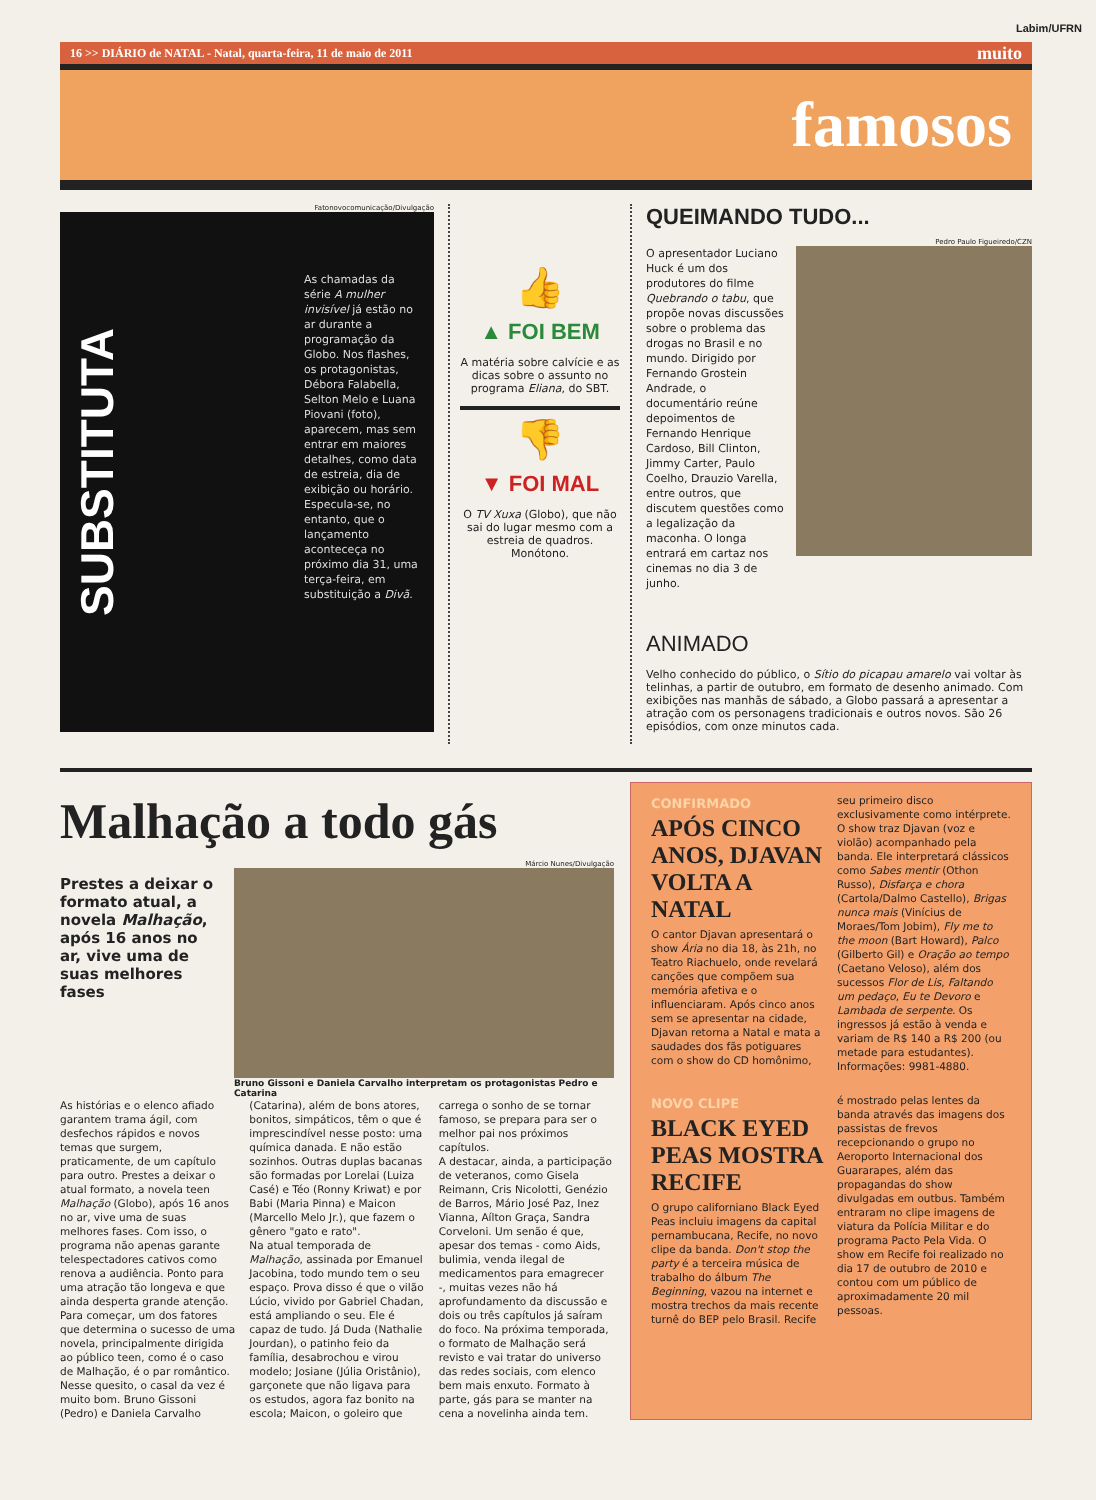Labim/UFRN
16 >> DIÁRIO de NATAL - Natal, quarta-feira, 11 de maio de 2011 muito
famosos
Fatonovocomunicação/Divulgação
SUBSTITUTA
As chamadas da série A mulher invisível já estão no ar durante a programação da Globo. Nos flashes, os protagonistas, Débora Falabella, Selton Melo e Luana Piovani (foto), aparecem, mas sem entrar em maiores detalhes, como data de estreia, dia de exibição ou horário. Especula-se, no entanto, que o lançamento aconteceça no próximo dia 31, uma terça-feira, em substituição a Divã.
👍
▲ FOI BEM
A matéria sobre calvície e as dicas sobre o assunto no programa Eliana, do SBT.
👎
▼ FOI MAL
O TV Xuxa (Globo), que não sai do lugar mesmo com a estreia de quadros. Monótono.
QUEIMANDO TUDO...
Pedro Paulo Figueiredo/CZN
O apresentador Luciano Huck é um dos produtores do filme Quebrando o tabu, que propõe novas discussões sobre o problema das drogas no Brasil e no mundo. Dirigido por Fernando Grostein Andrade, o documentário reúne depoimentos de Fernando Henrique Cardoso, Bill Clinton, Jimmy Carter, Paulo Coelho, Drauzio Varella, entre outros, que discutem questões como a legalização da maconha. O longa entrará em cartaz nos cinemas no dia 3 de junho.
ANIMADO
Velho conhecido do público, o Sítio do picapau amarelo vai voltar às telinhas, a partir de outubro, em formato de desenho animado. Com exibições nas manhãs de sábado, a Globo passará a apresentar a atração com os personagens tradicionais e outros novos. São 26 episódios, com onze minutos cada.
Malhação a todo gás
Prestes a deixar o formato atual, a novela Malhação, após 16 anos no ar, vive uma de suas melhores fases
Márcio Nunes/Divulgação
Bruno Gissoni e Daniela Carvalho interpretam os protagonistas Pedro e Catarina
As histórias e o elenco afiado garantem trama ágil, com desfechos rápidos e novos temas que surgem, praticamente, de um capítulo para outro. Prestes a deixar o atual formato, a novela teen Malhação (Globo), após 16 anos no ar, vive uma de suas melhores fases. Com isso, o programa não apenas garante telespectadores cativos como renova a audiência. Ponto para uma atração tão longeva e que ainda desperta grande atenção.
Para começar, um dos fatores que determina o sucesso de uma novela, principalmente dirigida ao público teen, como é o caso de Malhação, é o par romântico. Nesse quesito, o casal da vez é muito bom. Bruno Gissoni (Pedro) e Daniela Carvalho (Catarina), além de bons atores, bonitos, simpáticos, têm o que é imprescindível nesse posto: uma química danada. E não estão sozinhos. Outras duplas bacanas são formadas por Lorelai (Luiza Casé) e Téo (Ronny Kriwat) e por Babi (Maria Pinna) e Maicon (Marcello Melo Jr.), que fazem o gênero "gato e rato".
Na atual temporada de Malhação, assinada por Emanuel Jacobina, todo mundo tem o seu espaço. Prova disso é que o vilão Lúcio, vivido por Gabriel Chadan, está ampliando o seu. Ele é capaz de tudo. Já Duda (Nathalie Jourdan), o patinho feio da família, desabrochou e virou modelo; Josiane (Júlia Oristânio), garçonete que não ligava para os estudos, agora faz bonito na escola; Maicon, o goleiro que carrega o sonho de se tornar famoso, se prepara para ser o melhor pai nos próximos capítulos.
A destacar, ainda, a participação de veteranos, como Gisela Reimann, Cris Nicolotti, Genézio de Barros, Mário José Paz, Inez Vianna, Aílton Graça, Sandra Corveloni. Um senão é que, apesar dos temas - como Aids, bulimia, venda ilegal de medicamentos para emagrecer -, muitas vezes não há aprofundamento da discussão e dois ou três capítulos já saíram do foco. Na próxima temporada, o formato de Malhação será revisto e vai tratar do universo das redes sociais, com elenco bem mais enxuto. Formato à parte, gás para se manter na cena a novelinha ainda tem.
CONFIRMADO
APÓS CINCO ANOS, DJAVAN VOLTA A NATAL
O cantor Djavan apresentará o show Ária no dia 18, às 21h, no Teatro Riachuelo, onde revelará canções que compõem sua memória afetiva e o influenciaram. Após cinco anos sem se apresentar na cidade, Djavan retorna a Natal e mata a saudades dos fãs potiguares com o show do CD homônimo, seu primeiro disco exclusivamente como intérprete. O show traz Djavan (voz e violão) acompanhado pela banda. Ele interpretará clássicos como Sabes mentir (Othon Russo), Disfarça e chora (Cartola/Dalmo Castello), Brigas nunca mais (Vinícius de Moraes/Tom Jobim), Fly me to the moon (Bart Howard), Palco (Gilberto Gil) e Oração ao tempo (Caetano Veloso), além dos sucessos Flor de Lis, Faltando um pedaço, Eu te Devoro e Lambada de serpente. Os ingressos já estão à venda e variam de R$ 140 a R$ 200 (ou metade para estudantes). Informações: 9981-4880.
NOVO CLIPE
BLACK EYED PEAS MOSTRA RECIFE
O grupo californiano Black Eyed Peas incluiu imagens da capital pernambucana, Recife, no novo clipe da banda. Don't stop the party é a terceira música de trabalho do álbum The Beginning, vazou na internet e mostra trechos da mais recente turnê do BEP pelo Brasil. Recife é mostrado pelas lentes da banda através das imagens dos passistas de frevos recepcionando o grupo no Aeroporto Internacional dos Guararapes, além das propagandas do show divulgadas em outbus. Também entraram no clipe imagens de viatura da Polícia Militar e do programa Pacto Pela Vida. O show em Recife foi realizado no dia 17 de outubro de 2010 e contou com um público de aproximadamente 20 mil pessoas.